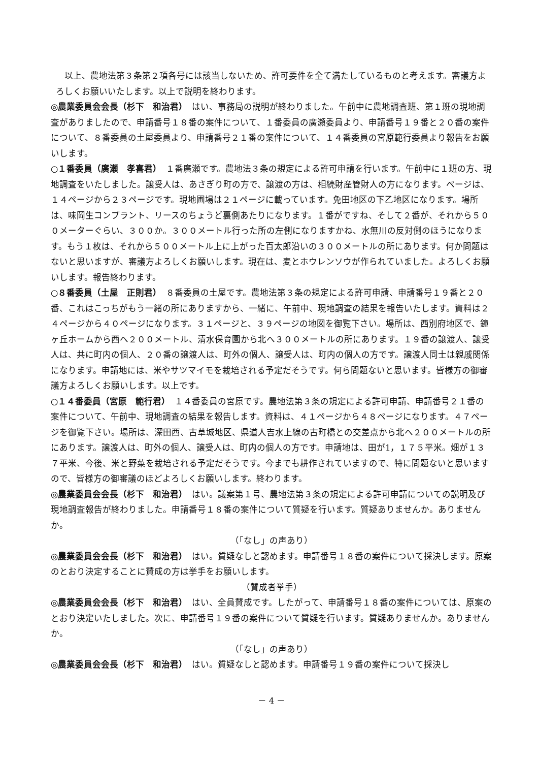以上、農地法第３条第２項各号には該当しないため、許可要件を全て満たしているものと考えます。審議方よろしくお願いいたします。以上で説明を終わります。
◎農業委員会会長（杉下　和治君）　はい、事務局の説明が終わりました。午前中に農地調査班、第１班の現地調査がありましたので、申請番号１８番の案件について、１番委員の廣瀬委員より、申請番号１９番と２０番の案件について、８番委員の土屋委員より、申請番号２１番の案件について、１４番委員の宮原範行委員より報告をお願いします。
○１番委員（廣瀬　孝喜君）　１番廣瀬です。農地法３条の規定による許可申請を行います。午前中に１班の方、現地調査をいたしました。譲受人は、あさぎり町の方で、譲渡の方は、相続財産管財人の方になります。ページは、１４ページから２３ページです。現地圃場は２１ページに載っています。免田地区の下乙地区になります。場所は、味岡生コンプラント、リースのちょうど裏側あたりになります。１番がですね、そして２番が、それから５００メーターぐらい、３００か。３００メートル行った所の左側になりますかね、水無川の反対側のほうになります。もう１枚は、それから５００メートル上に上がった百太郎沿いの３００メートルの所にあります。何か問題はないと思いますが、審議方よろしくお願いします。現在は、麦とホウレンソウが作られていました。よろしくお願いします。報告終わります。
○８番委員（土屋　正則君）　８番委員の土屋です。農地法第３条の規定による許可申請、申請番号１９番と２０番、これはこっちがもう一緒の所にありますから、一緒に、午前中、現地調査の結果を報告いたします。資料は２４ページから４０ページになります。３１ページと、３９ページの地図を御覧下さい。場所は、西別府地区で、鐘ヶ丘ホームから西へ２００メートル、清水保育園から北へ３００メートルの所にあります。１９番の譲渡人、譲受人は、共に町内の個人、２０番の譲渡人は、町外の個人、譲受人は、町内の個人の方です。譲渡人同士は親戚関係になります。申請地には、米やサツマイモを栽培される予定だそうです。何ら問題ないと思います。皆様方の御審議方よろしくお願いします。以上です。
○１４番委員（宮原　範行君）　１４番委員の宮原です。農地法第３条の規定による許可申請、申請番号２１番の案件について、午前中、現地調査の結果を報告します。資料は、４１ページから４８ページになります。４７ページを御覧下さい。場所は、深田西、古草城地区、県道人吉水上線の古町橋との交差点から北へ２００メートルの所にあります。譲渡人は、町外の個人、譲受人は、町内の個人の方です。申請地は、田が1，１７５平米。畑が１３７平米、今後、米と野菜を栽培される予定だそうです。今までも耕作されていますので、特に問題ないと思いますので、皆様方の御審議のほどよろしくお願いします。終わります。
◎農業委員会会長（杉下　和治君）　はい。議案第１号、農地法第３条の規定による許可申請についての説明及び現地調査報告が終わりました。申請番号１８番の案件について質疑を行います。質疑ありませんか。ありませんか。
（「なし」の声あり）
◎農業委員会会長（杉下　和治君）　はい。質疑なしと認めます。申請番号１８番の案件について採決します。原案のとおり決定することに賛成の方は挙手をお願いします。
（賛成者挙手）
◎農業委員会会長（杉下　和治君）　はい、全員賛成です。したがって、申請番号１８番の案件については、原案のとおり決定いたしました。次に、申請番号１９番の案件について質疑を行います。質疑ありませんか。ありませんか。
（「なし」の声あり）
◎農業委員会会長（杉下　和治君）　はい。質疑なしと認めます。申請番号１９番の案件について採決し
－ 4 －